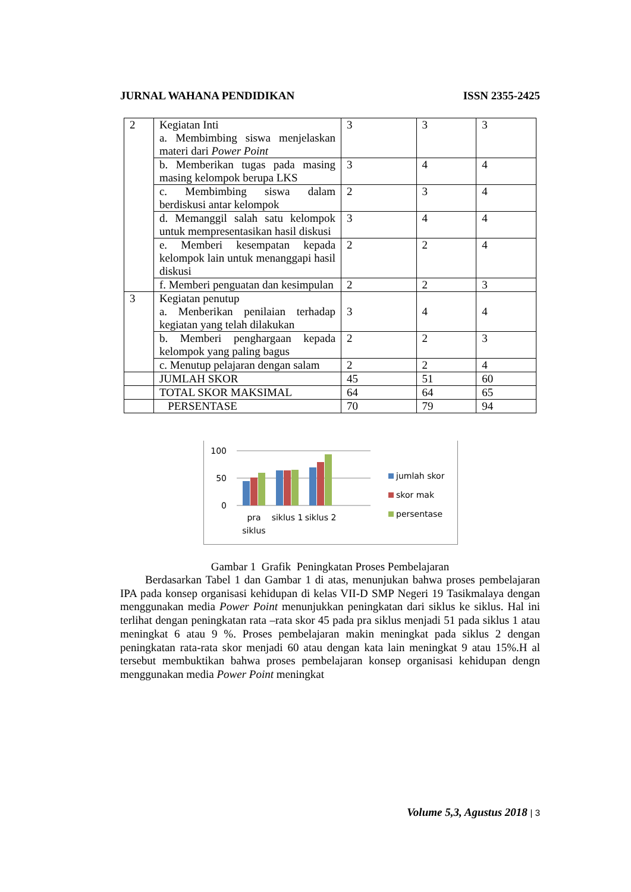JURNAL WAHANA PENDIDIKAN ISSN 2355-2425
| 2 | Kegiatan Inti a. Membimbing siswa menjelaskan materi dari Power Point | 3 | 3 | 3 |
| | b. Memberikan tugas pada masing masing kelompok berupa LKS | 3 | 4 | 4 |
| | c. Membimbing siswa dalam berdiskusi antar kelompok | 2 | 3 | 4 |
| | d. Memanggil salah satu kelompok untuk mempresentasikan hasil diskusi | 3 | 4 | 4 |
| | e. Memberi kesempatan kepada kelompok lain untuk menanggapi hasil diskusi | 2 | 2 | 4 |
| | f. Memberi penguatan dan kesimpulan | 2 | 2 | 3 |
| 3 | Kegiatan penutup a. Menberikan penilaian terhadap kegiatan yang telah dilakukan | 3 | 4 | 4 |
| | b. Memberi penghargaan kepada kelompok yang paling bagus | 2 | 2 | 3 |
| | c. Menutup pelajaran dengan salam | 2 | 2 | 4 |
| | JUMLAH SKOR | 45 | 51 | 60 |
| | TOTAL SKOR MAKSIMAL | 64 | 64 | 65 |
| | PERSENTASE | 70 | 79 | 94 |
100
50
0
pra
siklus
siklus 1
siklus 2
jumlah skor
skor mak
persentase
Gambar 1 Grafik Peningkatan Proses Pembelajaran
Berdasarkan Tabel 1 dan Gambar 1 di atas, menunjukan bahwa proses pembelajaran IPA pada konsep organisasi kehidupan di kelas VII-D SMP Negeri 19 Tasikmalaya dengan menggunakan media Power Point menunjukkan peningkatan dari siklus ke siklus. Hal ini terlihat dengan peningkatan rata –rata skor 45 pada pra siklus menjadi 51 pada siklus 1 atau meningkat 6 atau 9 %. Proses pembelajaran makin meningkat pada siklus 2 dengan peningkatan rata-rata skor menjadi 60 atau dengan kata lain meningkat 9 atau 15%.H al tersebut membuktikan bahwa proses pembelajaran konsep organisasi kehidupan dengn menggunakan media Power Point meningkat
Volume 5,3, Agustus 2018 | 3